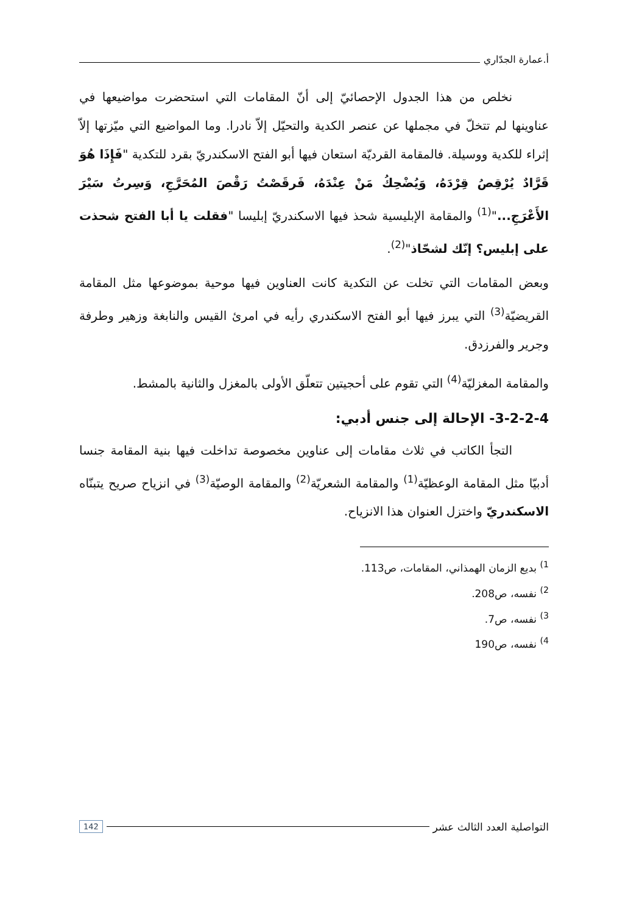أ.عمارة الجدّاري
نخلص من هذا الجدول الإحصائيّ إلى أنّ المقامات التي استحضرت مواضيعها في عناوينها لم تتخلّ في مجملها عن عنصر الكدية والتحيّل إلاّ نادرا. وما المواضيع التي ميّزتها إلاّ إثراء للكدية ووسيلة. فالمقامة القرديّة استعان فيها أبو الفتح الاسكندريّ بقرد للتكدية "فَإِذَا هُوَ قَرَّادٌ يُرْقِصُ قِرْدَهُ، وَيُضْحِكُ مَنْ عِنْدَهُ، فَرقَصْتُ رَقْصَ المُحَرَّجِ، وَسِرتُ سَيْرَ الأَعْرَجِ..."<sup>(1)</sup> والمقامة الإبليسية شحذ فيها الاسكندريّ إبليسا "فقلت يا أبا الفتح شحذت على إبليس؟ إنّك لشحّاذ"<sup>(2)</sup>.
وبعض المقامات التي تخلت عن التكدية كانت العناوين فيها موحية بموضوعها مثل المقامة القريضيّة<sup>(3)</sup> التي يبرز فيها أبو الفتح الاسكندري رأيه في امرئ القيس والنابغة وزهير وطرفة وجرير والفرزدق.
والمقامة المغزليّة<sup>(4)</sup> التي تقوم على أحجيتين تتعلّق الأولى بالمغزل والثانية بالمشط.
3-2-2-4- الإحالة إلى جنس أدبي:
التجأ الكاتب في ثلاث مقامات إلى عناوين مخصوصة تداخلت فيها بنية المقامة جنسا أدبيّا مثل المقامة الوعظيّة<sup>(1)</sup> والمقامة الشعريّة<sup>(2)</sup> والمقامة الوصيّة<sup>(3)</sup> في انزياح صريح يتبنّاه الاسكندريّ واختزل العنوان هذا الانزياح.
<sup>1)</sup> بديع الزمان الهمذاني، المقامات، ص113.
<sup>2)</sup> نفسه، ص208.
<sup>3)</sup> نفسه، ص7.
<sup>4)</sup> نفسه، ص190
التواصلية العدد الثالث عشر 142